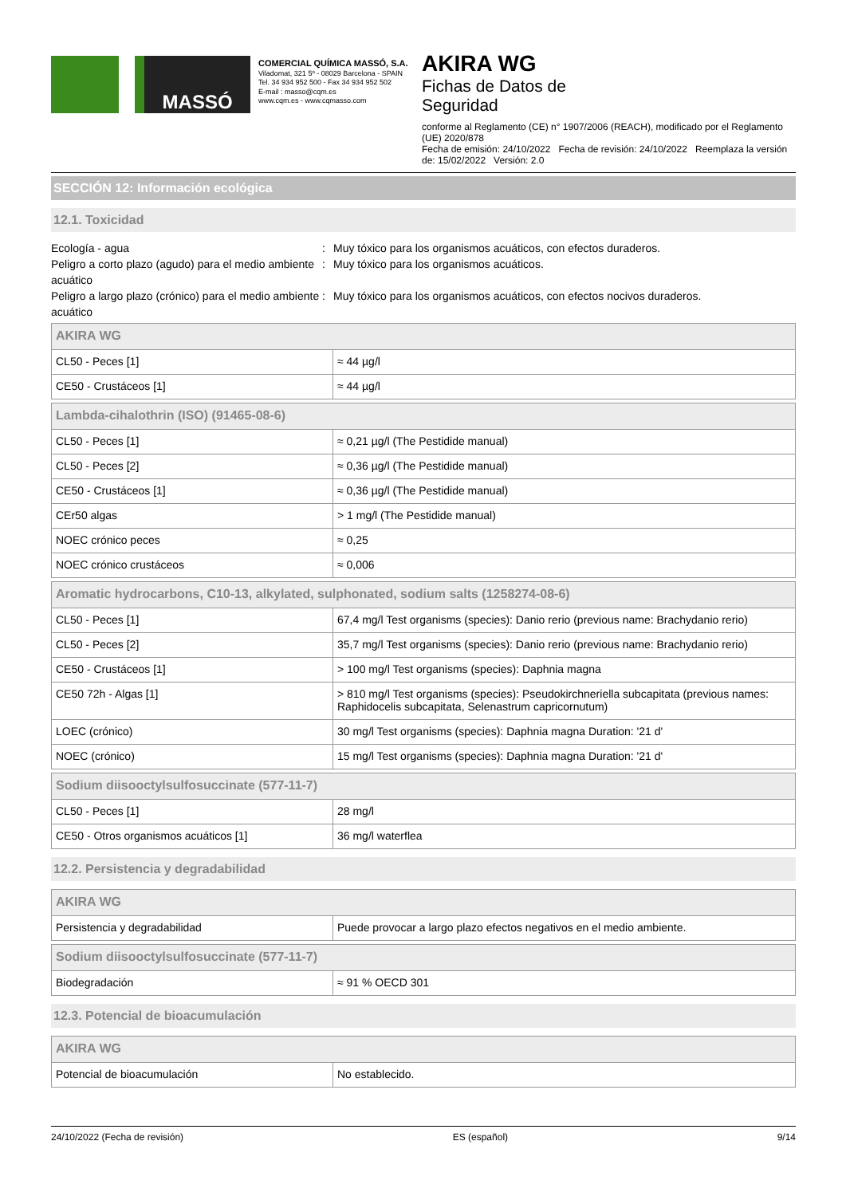MASSÓ
COMERCIAL QUÍMICA MASSÓ, S.A.
Viladomat, 321 5º - 08029 Barcelona - SPAIN
Tel. 34 934 952 500 - Fax 34 934 952 502
E-mail : masso@cqm.es
www.cqm.es - www.cqmasso.com
AKIRA WG
Fichas de Datos de
Seguridad
conforme al Reglamento (CE) n° 1907/2006 (REACH), modificado por el Reglamento (UE) 2020/878
Fecha de emisión: 24/10/2022 Fecha de revisión: 24/10/2022 Reemplaza la versión de: 15/02/2022 Versión: 2.0
SECCIÓN 12: Información ecológica
12.1. Toxicidad
Ecología - agua
:
Muy tóxico para los organismos acuáticos, con efectos duraderos.
Peligro a corto plazo (agudo) para el medio ambiente acuático
:
Muy tóxico para los organismos acuáticos.
Peligro a largo plazo (crónico) para el medio ambiente acuático
:
Muy tóxico para los organismos acuáticos, con efectos nocivos duraderos.
| AKIRA WG | |
| --- | --- |
| CL50 - Peces [1] | ≈ 44 µg/l |
| CE50 - Crustáceos [1] | ≈ 44 µg/l |
| Lambda-cihalothrin (ISO) (91465-08-6) | |
| --- | --- |
| CL50 - Peces [1] | ≈ 0,21 µg/l (The Pestidide manual) |
| CL50 - Peces [2] | ≈ 0,36 µg/l (The Pestidide manual) |
| CE50 - Crustáceos [1] | ≈ 0,36 µg/l (The Pestidide manual) |
| CEr50 algas | > 1 mg/l (The Pestidide manual) |
| NOEC crónico peces | ≈ 0,25 |
| NOEC crónico crustáceos | ≈ 0,006 |
| Aromatic hydrocarbons, C10-13, alkylated, sulphonated, sodium salts (1258274-08-6) | |
| --- | --- |
| CL50 - Peces [1] | 67,4 mg/l Test organisms (species): Danio rerio (previous name: Brachydanio rerio) |
| CL50 - Peces [2] | 35,7 mg/l Test organisms (species): Danio rerio (previous name: Brachydanio rerio) |
| CE50 - Crustáceos [1] | > 100 mg/l Test organisms (species): Daphnia magna |
| CE50 72h - Algas [1] | > 810 mg/l Test organisms (species): Pseudokirchneriella subcapitata (previous names: Raphidocelis subcapitata, Selenastrum capricornutum) |
| LOEC (crónico) | 30 mg/l Test organisms (species): Daphnia magna Duration: '21 d' |
| NOEC (crónico) | 15 mg/l Test organisms (species): Daphnia magna Duration: '21 d' |
| Sodium diisooctylsulfosuccinate (577-11-7) | |
| --- | --- |
| CL50 - Peces [1] | 28 mg/l |
| CE50 - Otros organismos acuáticos [1] | 36 mg/l waterflea |
12.2. Persistencia y degradabilidad
| AKIRA WG | |
| --- | --- |
| Persistencia y degradabilidad | Puede provocar a largo plazo efectos negativos en el medio ambiente. |
| Sodium diisooctylsulfosuccinate (577-11-7) | |
| --- | --- |
| Biodegradación | ≈ 91 % OECD 301 |
12.3. Potencial de bioacumulación
| AKIRA WG | |
| --- | --- |
| Potencial de bioacumulación | No establecido. |
24/10/2022 (Fecha de revisión) ES (español) 9/14